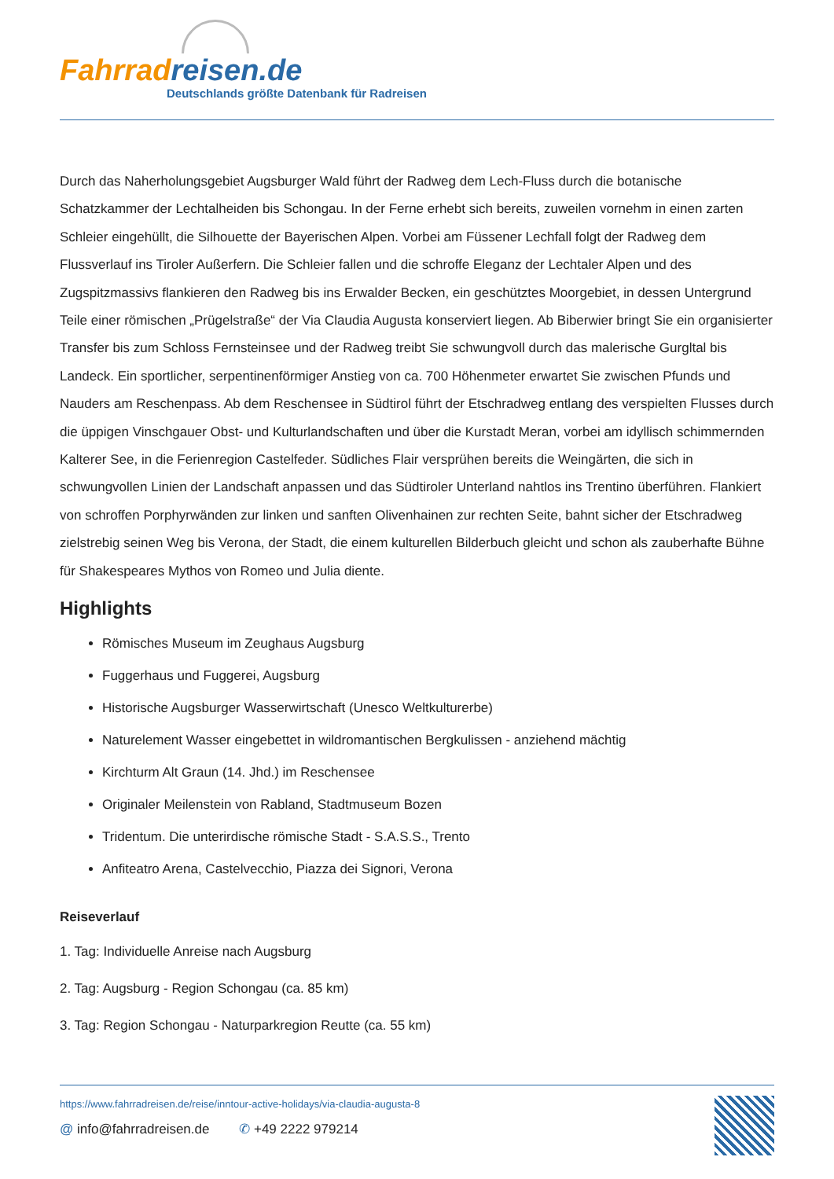Fahrrad reisen.de
Deutschlands größte Datenbank für Radreisen
Durch das Naherholungsgebiet Augsburger Wald führt der Radweg dem Lech-Fluss durch die botanische Schatzkammer der Lechtalheiden bis Schongau. In der Ferne erhebt sich bereits, zuweilen vornehm in einen zarten Schleier eingehüllt, die Silhouette der Bayerischen Alpen. Vorbei am Füssener Lechfall folgt der Radweg dem Flussverlauf ins Tiroler Außerfern. Die Schleier fallen und die schroffe Eleganz der Lechtaler Alpen und des Zugspitzmassivs flankieren den Radweg bis ins Erwalder Becken, ein geschütztes Moorgebiet, in dessen Untergrund Teile einer römischen „Prügelstraße“ der Via Claudia Augusta konserviert liegen. Ab Biberwier bringt Sie ein organisierter Transfer bis zum Schloss Fernsteinsee und der Radweg treibt Sie schwungvoll durch das malerische Gurgltal bis Landeck. Ein sportlicher, serpentinenförmiger Anstieg von ca. 700 Höhenmeter erwartet Sie zwischen Pfunds und Nauders am Reschenpass. Ab dem Reschensee in Südtirol führt der Etschradweg entlang des verspielten Flusses durch die üppigen Vinschgauer Obst- und Kulturlandschaften und über die Kurstadt Meran, vorbei am idyllisch schimmernden Kalterer See, in die Ferienregion Castelfeder. Südliches Flair versprühen bereits die Weingärten, die sich in schwungvollen Linien der Landschaft anpassen und das Südtiroler Unterland nahtlos ins Trentino überführen. Flankiert von schroffen Porphyrwänden zur linken und sanften Olivenhainen zur rechten Seite, bahnt sicher der Etschradweg zielstrebig seinen Weg bis Verona, der Stadt, die einem kulturellen Bilderbuch gleicht und schon als zauberhafte Bühne für Shakespeares Mythos von Romeo und Julia diente.
Highlights
Römisches Museum im Zeughaus Augsburg
Fuggerhaus und Fuggerei, Augsburg
Historische Augsburger Wasserwirtschaft (Unesco Weltkulturerbe)
Naturelement Wasser eingebettet in wildromantischen Bergkulissen - anziehend mächtig
Kirchturm Alt Graun (14. Jhd.) im Reschensee
Originaler Meilenstein von Rabland, Stadtmuseum Bozen
Tridentum. Die unterirdische römische Stadt - S.A.S.S., Trento
Anfiteatro Arena, Castelvecchio, Piazza dei Signori, Verona
Reiseverlauf
1. Tag: Individuelle Anreise nach Augsburg
2. Tag: Augsburg - Region Schongau (ca. 85 km)
3. Tag: Region Schongau - Naturparkregion Reutte (ca. 55 km)
https://www.fahrradreisen.de/reise/inntour-active-holidays/via-claudia-augusta-8
@ info@fahrradreisen.de ✆ +49 2222 979214